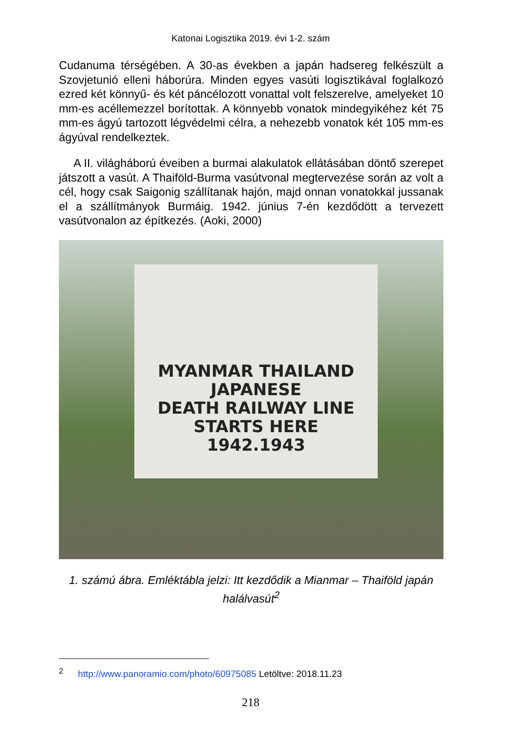Katonai Logisztika 2019. évi 1-2. szám
Cudanuma térségében. A 30-as években a japán hadsereg felkészült a Szovjetunió elleni háborúra. Minden egyes vasúti logisztikával foglalkozó ezred két könnyű- és két páncélozott vonattal volt felszerelve, amelyeket 10 mm-es acéllemezzel borítottak. A könnyebb vonatok mindegyikéhez két 75 mm-es ágyú tartozott légvédelmi célra, a nehezebb vonatok két 105 mm-es ágyúval rendelkeztek.
A II. világháború éveiben a burmai alakulatok ellátásában döntő szerepet játszott a vasút. A Thaiföld-Burma vasútvonal megtervezése során az volt a cél, hogy csak Saigonig szállítanak hajón, majd onnan vonatokkal jussanak el a szállítmányok Burmáig. 1942. június 7-én kezdődött a tervezett vasútvonalon az építkezés. (Aoki, 2000)
MYANMAR THAILAND JAPANESE
DEATH RAILWAY LINE
STARTS HERE
1942.1943
1. számú ábra. Emléktábla jelzi: Itt kezdődik a Mianmar – Thaiföld japán halálvasút<sup>2</sup>
<sup>2</sup> http://www.panoramio.com/photo/60975085 Letöltve: 2018.11.23
218